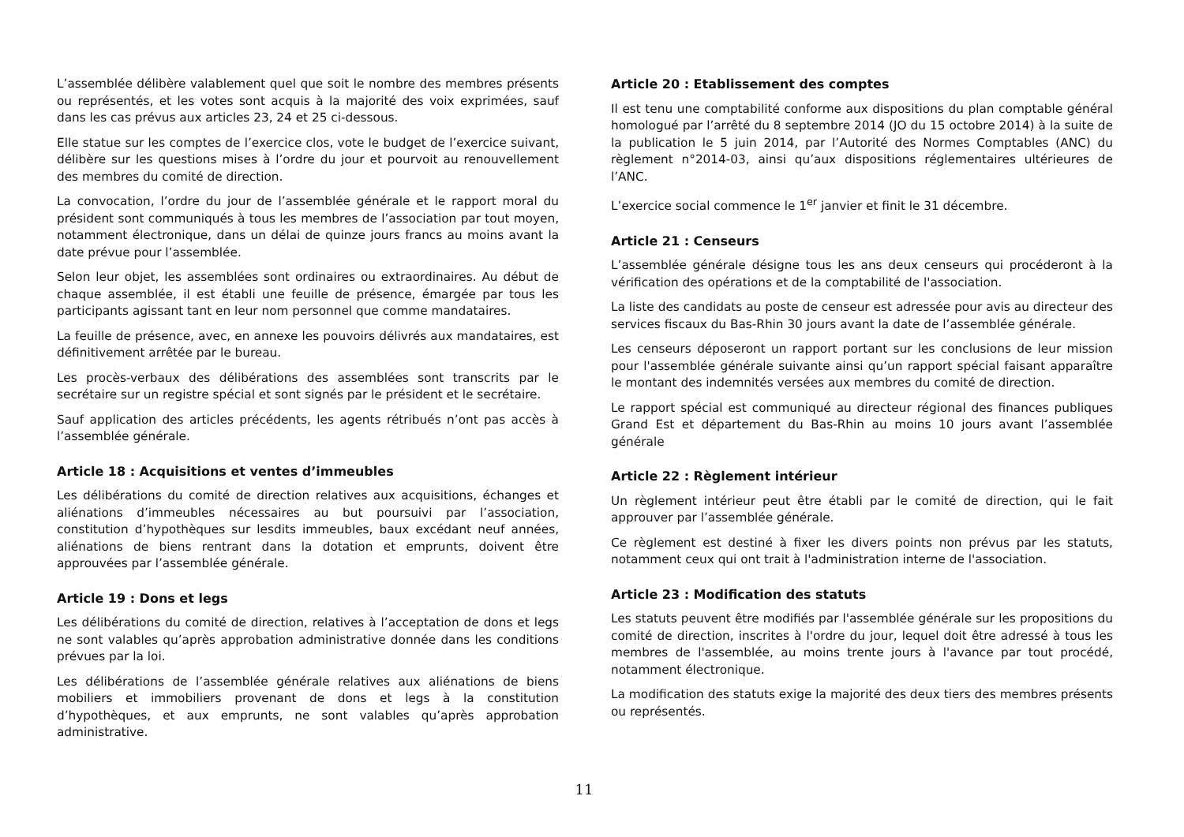L’assemblée délibère valablement quel que soit le nombre des membres présents ou représentés, et les votes sont acquis à la majorité des voix exprimées, sauf dans les cas prévus aux articles 23, 24 et 25 ci-dessous.
Elle statue sur les comptes de l’exercice clos, vote le budget de l’exercice suivant, délibère sur les questions mises à l’ordre du jour et pourvoit au renouvellement des membres du comité de direction.
La convocation, l’ordre du jour de l’assemblée générale et le rapport moral du président sont communiqués à tous les membres de l’association par tout moyen, notamment électronique, dans un délai de quinze jours francs au moins avant la date prévue pour l’assemblée.
Selon leur objet, les assemblées sont ordinaires ou extraordinaires. Au début de chaque assemblée, il est établi une feuille de présence, émargée par tous les participants agissant tant en leur nom personnel que comme mandataires.
La feuille de présence, avec, en annexe les pouvoirs délivrés aux mandataires, est définitivement arrêtée par le bureau.
Les procès-verbaux des délibérations des assemblées sont transcrits par le secrétaire sur un registre spécial et sont signés par le président et le secrétaire.
Sauf application des articles précédents, les agents rétribués n’ont pas accès à l’assemblée générale.
Article 18 : Acquisitions et ventes d’immeubles
Les délibérations du comité de direction relatives aux acquisitions, échanges et aliénations d’immeubles nécessaires au but poursuivi par l’association, constitution d’hypothèques sur lesdits immeubles, baux excédant neuf années, aliénations de biens rentrant dans la dotation et emprunts, doivent être approuvées par l’assemblée générale.
Article 19 : Dons et legs
Les délibérations du comité de direction, relatives à l’acceptation de dons et legs ne sont valables qu’après approbation administrative donnée dans les conditions prévues par la loi.
Les délibérations de l’assemblée générale relatives aux aliénations de biens mobiliers et immobiliers provenant de dons et legs à la constitution d’hypothèques, et aux emprunts, ne sont valables qu’après approbation administrative.
Article 20 : Etablissement des comptes
Il est tenu une comptabilité conforme aux dispositions du plan comptable général homologué par l’arrêté du 8 septembre 2014 (JO du 15 octobre 2014) à la suite de la publication le 5 juin 2014, par l’Autorité des Normes Comptables (ANC) du règlement n°2014-03, ainsi qu’aux dispositions réglementaires ultérieures de l’ANC.
L’exercice social commence le 1<sup>er</sup> janvier et finit le 31 décembre.
Article 21 : Censeurs
L’assemblée générale désigne tous les ans deux censeurs qui procéderont à la vérification des opérations et de la comptabilité de l'association.
La liste des candidats au poste de censeur est adressée pour avis au directeur des services fiscaux du Bas-Rhin 30 jours avant la date de l’assemblée générale.
Les censeurs déposeront un rapport portant sur les conclusions de leur mission pour l'assemblée générale suivante ainsi qu’un rapport spécial faisant apparaître le montant des indemnités versées aux membres du comité de direction.
Le rapport spécial est communiqué au directeur régional des finances publiques Grand Est et département du Bas-Rhin au moins 10 jours avant l’assemblée générale
Article 22 : Règlement intérieur
Un règlement intérieur peut être établi par le comité de direction, qui le fait approuver par l’assemblée générale.
Ce règlement est destiné à fixer les divers points non prévus par les statuts, notamment ceux qui ont trait à l'administration interne de l'association.
Article 23 : Modification des statuts
Les statuts peuvent être modifiés par l'assemblée générale sur les propositions du comité de direction, inscrites à l'ordre du jour, lequel doit être adressé à tous les membres de l'assemblée, au moins trente jours à l'avance par tout procédé, notamment électronique.
La modification des statuts exige la majorité des deux tiers des membres présents ou représentés.
11